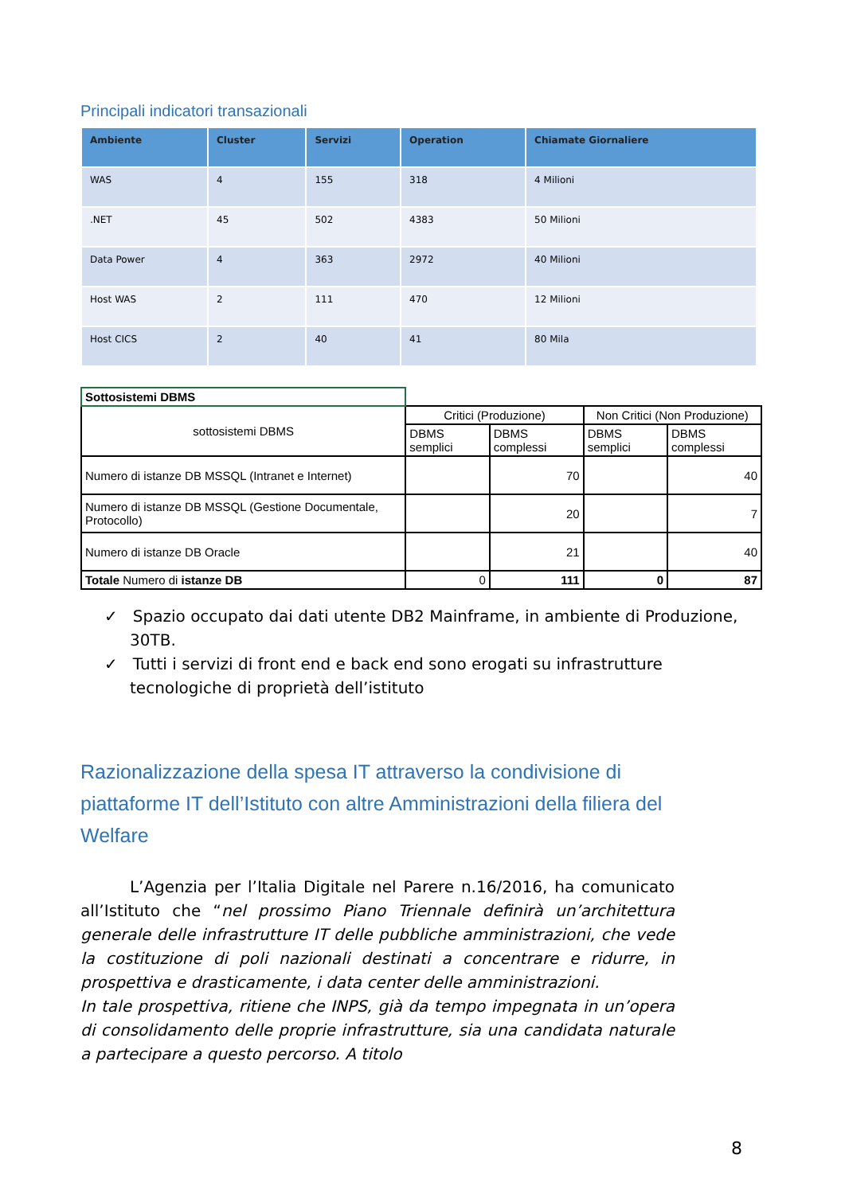Principali indicatori transazionali
| Ambiente | Cluster | Servizi | Operation | Chiamate Giornaliere |
| --- | --- | --- | --- | --- |
| WAS | 4 | 155 | 318 | 4 Milioni |
| .NET | 45 | 502 | 4383 | 50 Milioni |
| Data Power | 4 | 363 | 2972 | 40 Milioni |
| Host WAS | 2 | 111 | 470 | 12 Milioni |
| Host CICS | 2 | 40 | 41 | 80 Mila |
| Sottosistemi DBMS | | | | |
| sottosistemi DBMS | Critici (Produzione) | | Non Critici (Non Produzione) | |
| | DBMS semplici | DBMS complessi | DBMS semplici | DBMS complessi |
| Numero di istanze DB MSSQL (Intranet e Internet) | | 70 | | 40 |
| Numero di istanze DB MSSQL (Gestione Documentale, Protocollo) | | 20 | | 7 |
| Numero di istanze DB Oracle | | 21 | | 40 |
| Totale Numero di istanze DB | 0 | 111 | 0 | 87 |
✓ Spazio occupato dai dati utente DB2 Mainframe, in ambiente di Produzione, 30TB.
✓ Tutti i servizi di front end e back end sono erogati su infrastrutture tecnologiche di proprietà dell’istituto
Razionalizzazione della spesa IT attraverso la condivisione di piattaforme IT dell’Istituto con altre Amministrazioni della filiera del Welfare
L’Agenzia per l’Italia Digitale nel Parere n.16/2016, ha comunicato all’Istituto che “nel prossimo Piano Triennale definirà un’architettura generale delle infrastrutture IT delle pubbliche amministrazioni, che vede la costituzione di poli nazionali destinati a concentrare e ridurre, in prospettiva e drasticamente, i data center delle amministrazioni.
In tale prospettiva, ritiene che INPS, già da tempo impegnata in un’opera di consolidamento delle proprie infrastrutture, sia una candidata naturale a partecipare a questo percorso. A titolo
8